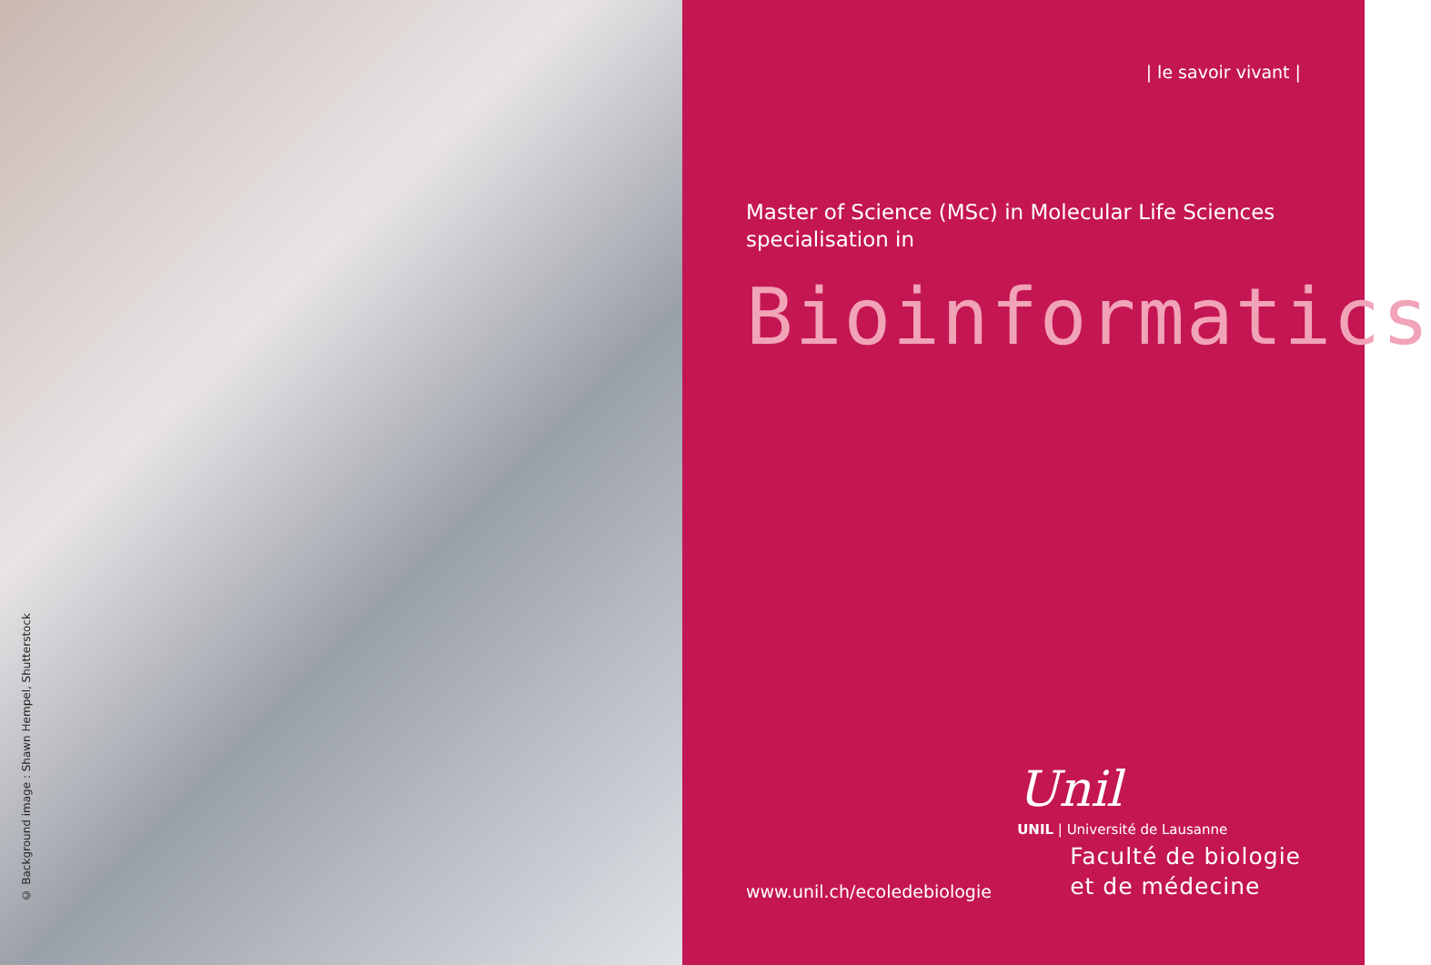© Background image : Shawn Hempel, Shutterstock
| le savoir vivant |
Master of Science (MSc) in Molecular Life Sciences
specialisation in
Bioinformatics
www.unil.ch/ecoledebiologie
Unil
UNIL | Université de Lausanne
Faculté de biologie
et de médecine